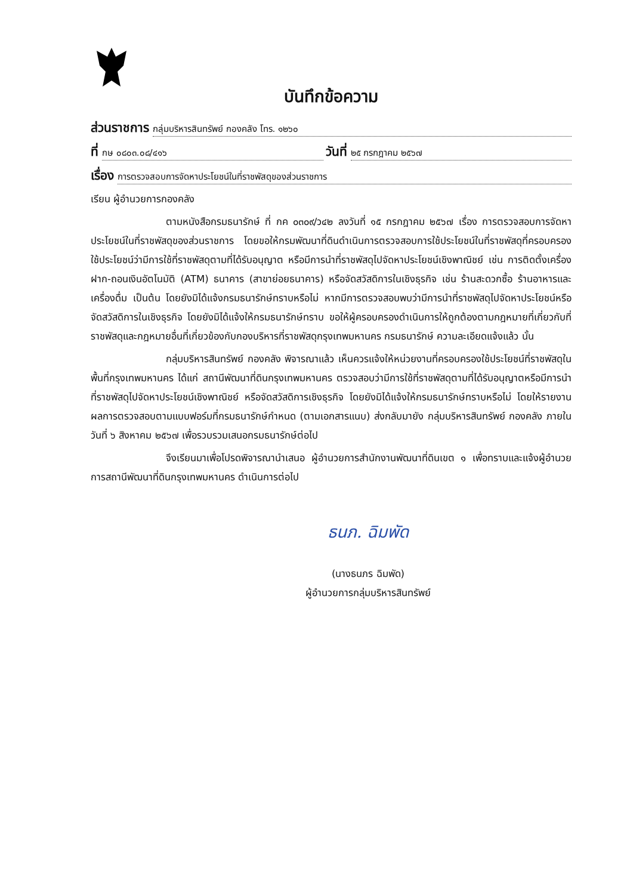บันทึกข้อความ
ส่วนราชการ กลุ่มบริหารสินทรัพย์ กองคลัง โทร. ๑๒๖๐
ที่ กษ ๐๘๐๓.๐๘/๔๑๖ วันที่ ๒๕ กรกฎาคม ๒๕๖๗
เรื่อง การตรวจสอบการจัดหาประโยชน์ในที่ราชพัสดุของส่วนราชการ
เรียน ผู้อำนวยการกองคลัง
ตามหนังสือกรมธนารักษ์ ที่ กค ๐๓๐๙/ว๔๒ ลงวันที่ ๑๕ กรกฎาคม ๒๕๖๗ เรื่อง การตรวจสอบการจัดหาประโยชน์ในที่ราชพัสดุของส่วนราชการ โดยขอให้กรมพัฒนาที่ดินดำเนินการตรวจสอบการใช้ประโยชน์ในที่ราชพัสดุที่ครอบครองใช้ประโยชน์ว่ามีการใช้ที่ราชพัสดุตามที่ได้รับอนุญาต หรือมีการนำที่ราชพัสดุไปจัดหาประโยชน์เชิงพาณิชย์ เช่น การติดตั้งเครื่องฝาก-ถอนเงินอัตโนมัติ (ATM) ธนาคาร (สาขาย่อยธนาคาร) หรือจัดสวัสดิการในเชิงธุรกิจ เช่น ร้านสะดวกซื้อ ร้านอาหารและเครื่องดื่ม เป็นต้น โดยยังมิได้แจ้งกรมธนารักษ์ทราบหรือไม่ หากมีการตรวจสอบพบว่ามีการนำที่ราชพัสดุไปจัดหาประโยชน์หรือจัดสวัสดิการในเชิงธุรกิจ โดยยังมิได้แจ้งให้กรมธนารักษ์ทราบ ขอให้ผู้ครอบครองดำเนินการให้ถูกต้องตามกฎหมายที่เกี่ยวกับที่ราชพัสดุและกฎหมายอื่นที่เกี่ยวข้องกับกองบริหารที่ราชพัสดุกรุงเทพมหานคร กรมธนารักษ์ ความละเอียดแจ้งแล้ว นั้น
กลุ่มบริหารสินทรัพย์ กองคลัง พิจารณาแล้ว เห็นควรแจ้งให้หน่วยงานที่ครอบครองใช้ประโยชน์ที่ราชพัสดุในพื้นที่กรุงเทพมหานคร ได้แก่ สถานีพัฒนาที่ดินกรุงเทพมหานคร ตรวจสอบว่ามีการใช้ที่ราชพัสดุตามที่ได้รับอนุญาตหรือมีการนำที่ราชพัสดุไปจัดหาประโยชน์เชิงพาณิชย์ หรือจัดสวัสดิการเชิงธุรกิจ โดยยังมิได้แจ้งให้กรมธนารักษ์ทราบหรือไม่ โดยให้รายงานผลการตรวจสอบตามแบบฟอร์มที่กรมธนารักษ์กำหนด (ตามเอกสารแนบ) ส่งกลับมายัง กลุ่มบริหารสินทรัพย์ กองคลัง ภายในวันที่ ๖ สิงหาคม ๒๕๖๗ เพื่อรวบรวมเสนอกรมธนารักษ์ต่อไป
จึงเรียนมาเพื่อโปรดพิจารณานำเสนอ ผู้อำนวยการสำนักงานพัฒนาที่ดินเขต ๑ เพื่อทราบและแจ้งผู้อำนวยการสถานีพัฒนาที่ดินกรุงเทพมหานคร ดำเนินการต่อไป
ธนภ. ฉิมพัด
(นางธนภร ฉิมพัด)
ผู้อำนวยการกลุ่มบริหารสินทรัพย์